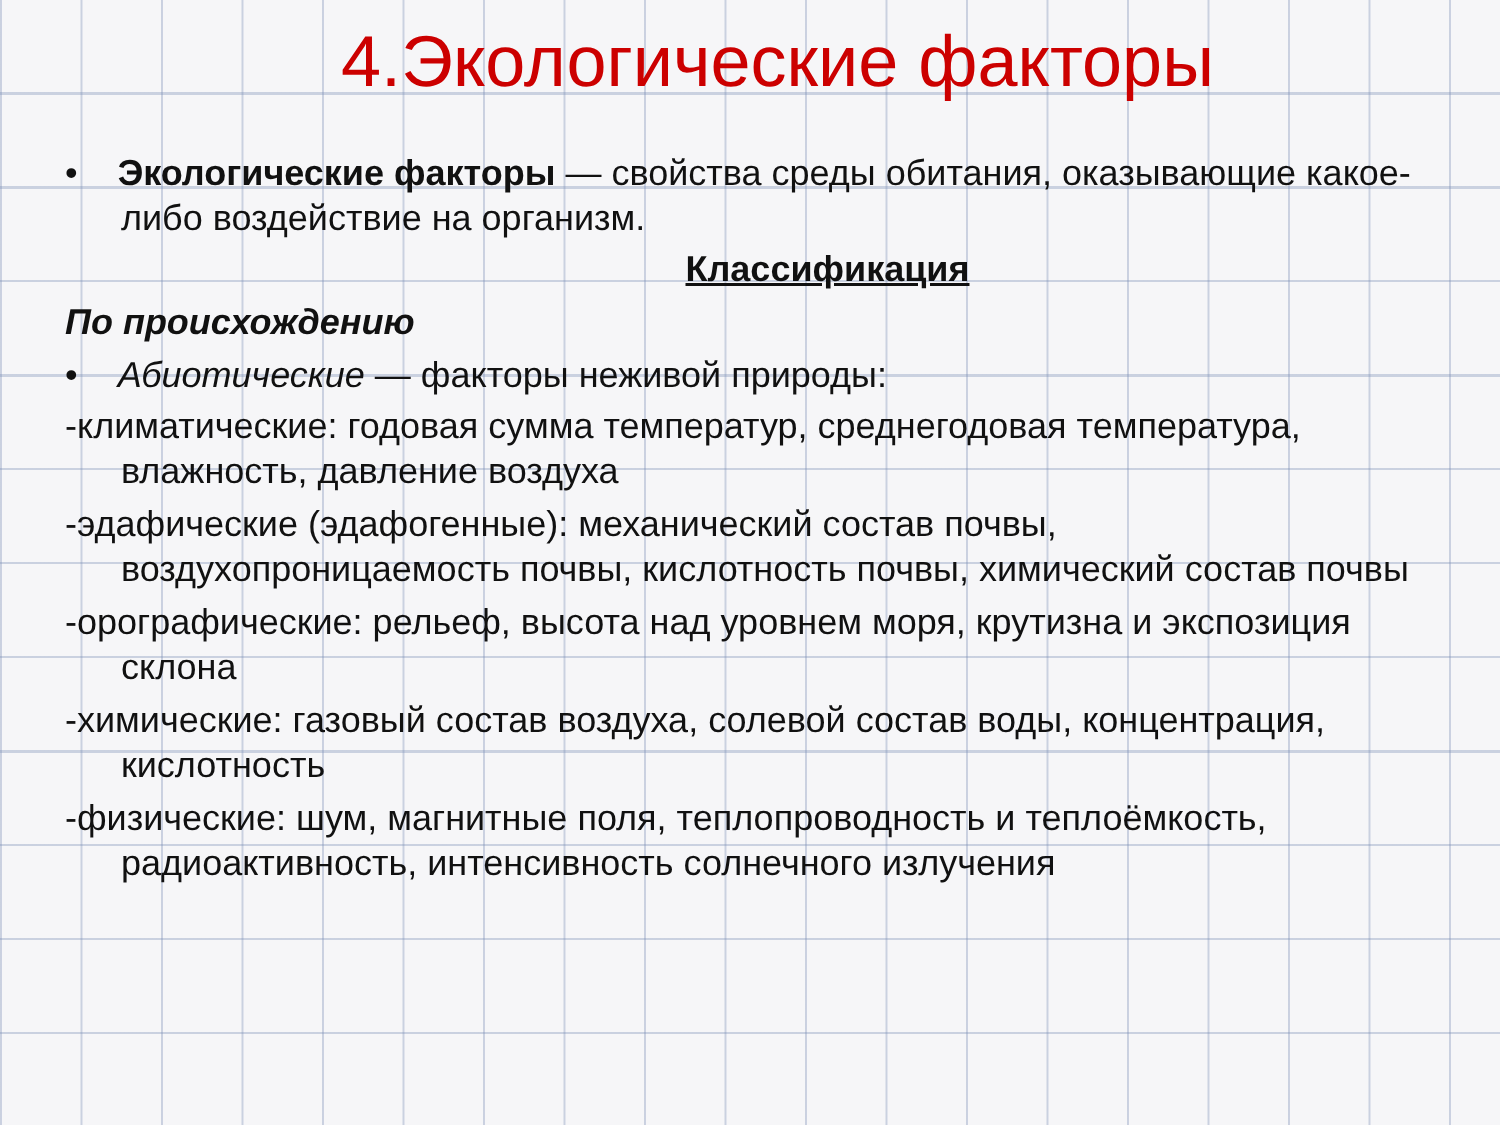4.Экологические факторы
• Экологические факторы — свойства среды обитания, оказывающие какое-либо воздействие на организм.
Классификация
По происхождению
• Абиотические — факторы неживой природы:
-климатические: годовая сумма температур, среднегодовая температура, влажность, давление воздуха
-эдафические (эдафогенные): механический состав почвы, воздухопроницаемость почвы, кислотность почвы, химический состав почвы
-орографические: рельеф, высота над уровнем моря, крутизна и экспозиция склона
-химические: газовый состав воздуха, солевой состав воды, концентрация, кислотность
-физические: шум, магнитные поля, теплопроводность и теплоёмкость, радиоактивность, интенсивность солнечного излучения